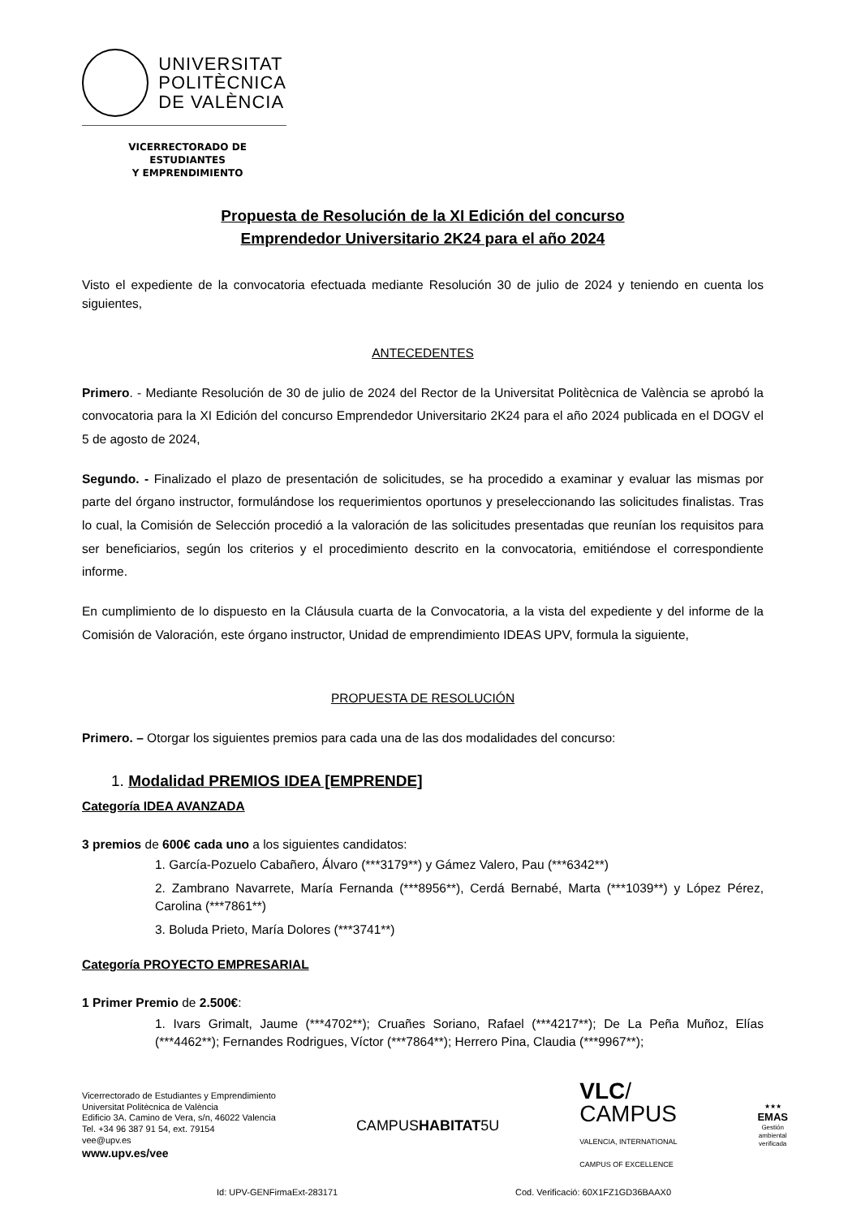UNIVERSITAT
POLITÈCNICA
DE VALÈNCIA
VICERRECTORADO DE ESTUDIANTES
Y EMPRENDIMIENTO
Propuesta de Resolución de la XI Edición del concurso
Emprendedor Universitario 2K24 para el año 2024
Visto el expediente de la convocatoria efectuada mediante Resolución 30 de julio de 2024 y teniendo en cuenta los siguientes,
ANTECEDENTES
Primero. - Mediante Resolución de 30 de julio de 2024 del Rector de la Universitat Politècnica de València se aprobó la convocatoria para la XI Edición del concurso Emprendedor Universitario 2K24 para el año 2024 publicada en el DOGV el 5 de agosto de 2024,
Segundo. - Finalizado el plazo de presentación de solicitudes, se ha procedido a examinar y evaluar las mismas por parte del órgano instructor, formulándose los requerimientos oportunos y preseleccionando las solicitudes finalistas. Tras lo cual, la Comisión de Selección procedió a la valoración de las solicitudes presentadas que reunían los requisitos para ser beneficiarios, según los criterios y el procedimiento descrito en la convocatoria, emitiéndose el correspondiente informe.
En cumplimiento de lo dispuesto en la Cláusula cuarta de la Convocatoria, a la vista del expediente y del informe de la Comisión de Valoración, este órgano instructor, Unidad de emprendimiento IDEAS UPV, formula la siguiente,
PROPUESTA DE RESOLUCIÓN
Primero. – Otorgar los siguientes premios para cada una de las dos modalidades del concurso:
1. Modalidad PREMIOS IDEA [EMPRENDE]
Categoría IDEA AVANZADA
3 premios de 600€ cada uno a los siguientes candidatos:
1. García-Pozuelo Cabañero, Álvaro (***3179**) y Gámez Valero, Pau (***6342**)
2. Zambrano Navarrete, María Fernanda (***8956**), Cerdá Bernabé, Marta (***1039**) y López Pérez, Carolina (***7861**)
3. Boluda Prieto, María Dolores (***3741**)
Categoría PROYECTO EMPRESARIAL
1 Primer Premio de 2.500€:
1. Ivars Grimalt, Jaume (***4702**); Cruañes Soriano, Rafael (***4217**); De La Peña Muñoz, Elías (***4462**); Fernandes Rodrigues, Víctor (***7864**); Herrero Pina, Claudia (***9967**);
Vicerrectorado de Estudiantes y Emprendimiento
Universitat Politècnica de València
Edificio 3A. Camino de Vera, s/n, 46022 Valencia
Tel. +34 96 387 91 54, ext. 79154
vee@upv.es
www.upv.es/vee
CAMPUSHABITAT5U
VLC/
CAMPUS
VALENCIA, INTERNATIONAL
CAMPUS OF EXCELLENCE
★★★
EMAS
Gestión
ambiental
verificada
Id: UPV-GENFirmaExt-283171 Cod. Verificació: 60X1FZ1GD36BAAX0